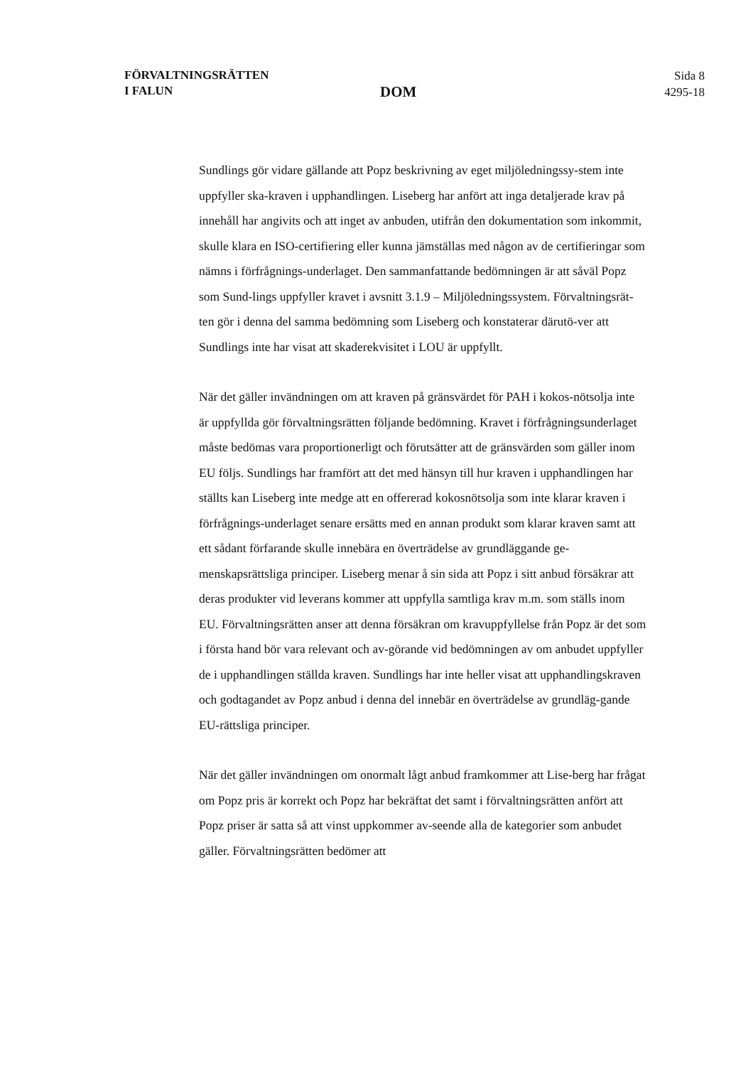FÖRVALTNINGSRÄTTEN
I FALUN
DOM
Sida 8
4295-18
Sundlings gör vidare gällande att Popz beskrivning av eget miljöledningssy-stem inte uppfyller ska-kraven i upphandlingen. Liseberg har anfört att inga detaljerade krav på innehåll har angivits och att inget av anbuden, utifrån den dokumentation som inkommit, skulle klara en ISO-certifiering eller kunna jämställas med någon av de certifieringar som nämns i förfrågnings-underlaget. Den sammanfattande bedömningen är att såväl Popz som Sund-lings uppfyller kravet i avsnitt 3.1.9 – Miljöledningssystem. Förvaltningsrät-ten gör i denna del samma bedömning som Liseberg och konstaterar därutö-ver att Sundlings inte har visat att skaderekvisitet i LOU är uppfyllt.
När det gäller invändningen om att kraven på gränsvärdet för PAH i kokos-nötsolja inte är uppfyllda gör förvaltningsrätten följande bedömning. Kravet i förfrågningsunderlaget måste bedömas vara proportionerligt och förutsätter att de gränsvärden som gäller inom EU följs. Sundlings har framfört att det med hänsyn till hur kraven i upphandlingen har ställts kan Liseberg inte medge att en offererad kokosnötsolja som inte klarar kraven i förfrågnings-underlaget senare ersätts med en annan produkt som klarar kraven samt att ett sådant förfarande skulle innebära en överträdelse av grundläggande ge-menskapsrättsliga principer. Liseberg menar å sin sida att Popz i sitt anbud försäkrar att deras produkter vid leverans kommer att uppfylla samtliga krav m.m. som ställs inom EU. Förvaltningsrätten anser att denna försäkran om kravuppfyllelse från Popz är det som i första hand bör vara relevant och av-görande vid bedömningen av om anbudet uppfyller de i upphandlingen ställda kraven. Sundlings har inte heller visat att upphandlingskraven och godtagandet av Popz anbud i denna del innebär en överträdelse av grundläg-gande EU-rättsliga principer.
När det gäller invändningen om onormalt lågt anbud framkommer att Lise-berg har frågat om Popz pris är korrekt och Popz har bekräftat det samt i förvaltningsrätten anfört att Popz priser är satta så att vinst uppkommer av-seende alla de kategorier som anbudet gäller. Förvaltningsrätten bedömer att